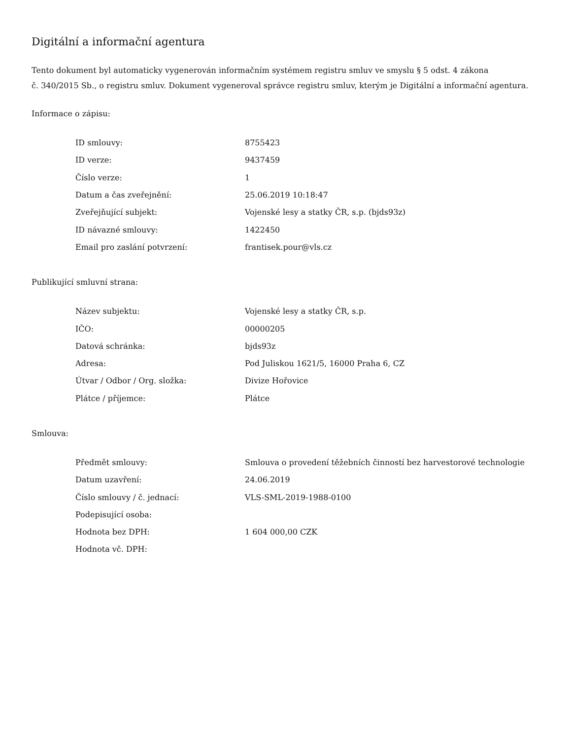Digitální a informační agentura
Tento dokument byl automaticky vygenerován informačním systémem registru smluv ve smyslu § 5 odst. 4 zákona
č. 340/2015 Sb., o registru smluv. Dokument vygeneroval správce registru smluv, kterým je Digitální a informační agentura.
Informace o zápisu:
| ID smlouvy: | 8755423 |
| ID verze: | 9437459 |
| Číslo verze: | 1 |
| Datum a čas zveřejnění: | 25.06.2019 10:18:47 |
| Zveřejňující subjekt: | Vojenské lesy a statky ČR, s.p. (bjds93z) |
| ID návazné smlouvy: | 1422450 |
| Email pro zaslání potvrzení: | frantisek.pour@vls.cz |
Publikující smluvní strana:
| Název subjektu: | Vojenské lesy a statky ČR, s.p. |
| IČO: | 00000205 |
| Datová schránka: | bjds93z |
| Adresa: | Pod Juliskou 1621/5, 16000 Praha 6, CZ |
| Útvar / Odbor / Org. složka: | Divize Hořovice |
| Plátce / příjemce: | Plátce |
Smlouva:
| Předmět smlouvy: | Smlouva o provedení těžebních činností bez harvestorové technologie |
| Datum uzavření: | 24.06.2019 |
| Číslo smlouvy / č. jednací: | VLS-SML-2019-1988-0100 |
| Podepisující osoba: | |
| Hodnota bez DPH: | 1 604 000,00 CZK |
| Hodnota vč. DPH: | |